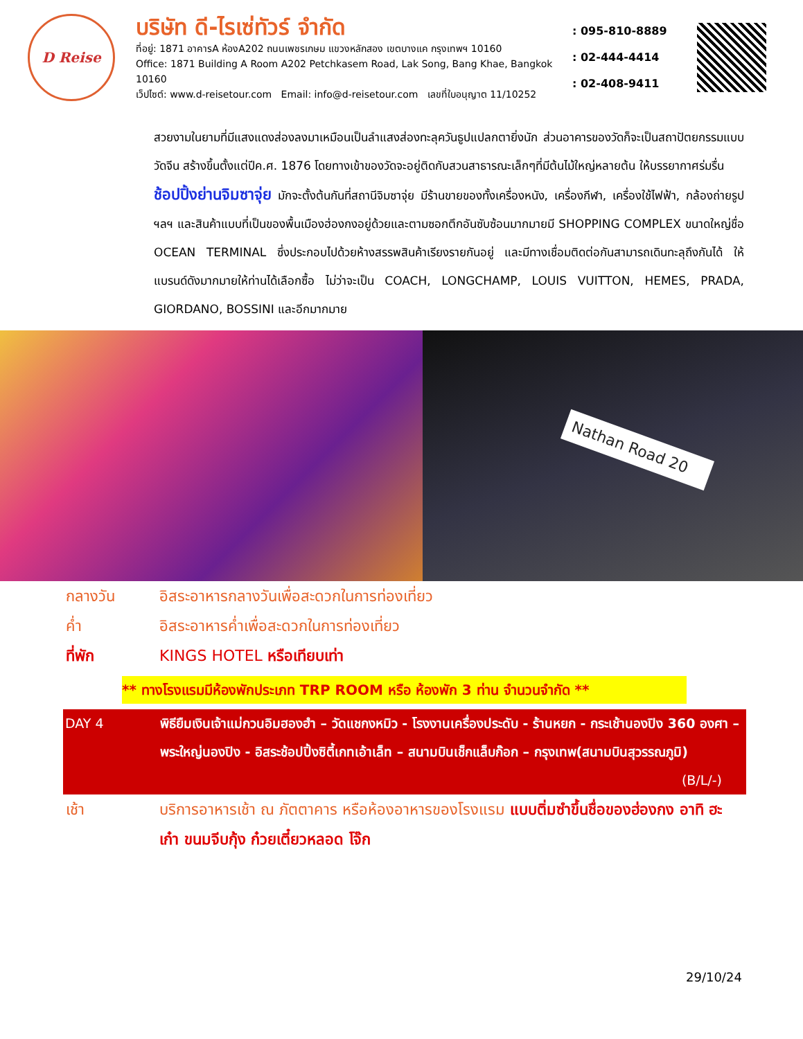D Reise
บริษัท ดี-ไรเซ่ทัวร์ จำกัด
ที่อยู่: 1871 อาคารA ห้องA202 ถนนเพชรเกษม แขวงหลักสอง เขตบางแค กรุงเทพฯ 10160
Office: 1871 Building A Room A202 Petchkasem Road, Lak Song, Bang Khae, Bangkok 10160
เว็ปไซต์: www.d-reisetour.com Email: info@d-reisetour.com เลขที่ใบอนุญาต 11/10252
: 095-810-8889
: 02-444-4414
: 02-408-9411
สวยงามในยามที่มีแสงแดงส่องลงมาเหมือนเป็นลำแสงส่องทะลุควันธูปแปลกตายิ่งนัก ส่วนอาคารของวัดก็จะเป็นสถาปัตยกรรมแบบวัดจีน สร้างขึ้นตั้งแต่ปีค.ศ. 1876 โดยทางเข้าของวัดจะอยู่ติดกับสวนสาธารณะเล็กๆที่มีต้นไม้ใหญ่หลายต้น ให้บรรยากาศร่มรื่น
ช้อปปิ้งย่านจิมซาจุ่ย มักจะตั้งต้นกันที่สถานีจิมซาจุ่ย มีร้านขายของทั้งเครื่องหนัง, เครื่องกีฬา, เครื่องใช้ไฟฟ้า, กล้องถ่ายรูป ฯลฯ และสินค้าแบบที่เป็นของพื้นเมืองฮ่องกงอยู่ด้วยและตามซอกตึกอันซับซ้อนมากมายมี SHOPPING COMPLEX ขนาดใหญ่ชื่อ OCEAN TERMINAL ซึ่งประกอบไปด้วยห้างสรรพสินค้าเรียงรายกันอยู่ และมีทางเชื่อมติดต่อกันสามารถเดินทะลุถึงกันได้ ให้แบรนด์ดังมากมายให้ท่านได้เลือกซื้อ ไม่ว่าจะเป็น COACH, LONGCHAMP, LOUIS VUITTON, HEMES, PRADA, GIORDANO, BOSSINI และอีกมากมาย
Nathan Road 20
กลางวัน อิสระอาหารกลางวันเพื่อสะดวกในการท่องเที่ยว
ค่ำ อิสระอาหารค่ำเพื่อสะดวกในการท่องเที่ยว
ที่พัก KINGS HOTEL หรือเทียบเท่า
** ทางโรงแรมมีห้องพักประเภท TRP ROOM หรือ ห้องพัก 3 ท่าน จำนวนจำกัด **
DAY 4 พิธียืมเงินเจ้าแม่กวนอิมฮองฮำ – วัดแชกงหมิว - โรงงานเครื่องประดับ - ร้านหยก - กระเช้านองปิง 360 องศา – พระใหญ่นองปิง - อิสระช้อปปิ้งซิตี้เกทเอ้าเล็ท – สนามบินเช็กแล็บก๊อก – กรุงเทพ(สนามบินสุวรรณภูมิ) (B/L/-)
เช้า บริการอาหารเช้า ณ ภัตตาคาร หรือห้องอาหารของโรงแรม แบบติ่มซำขึ้นชื่อของฮ่องกง อาทิ ฮะเก๋า ขนมจีบกุ้ง ก๋วยเตี๋ยวหลอด โจ๊ก
29/10/24